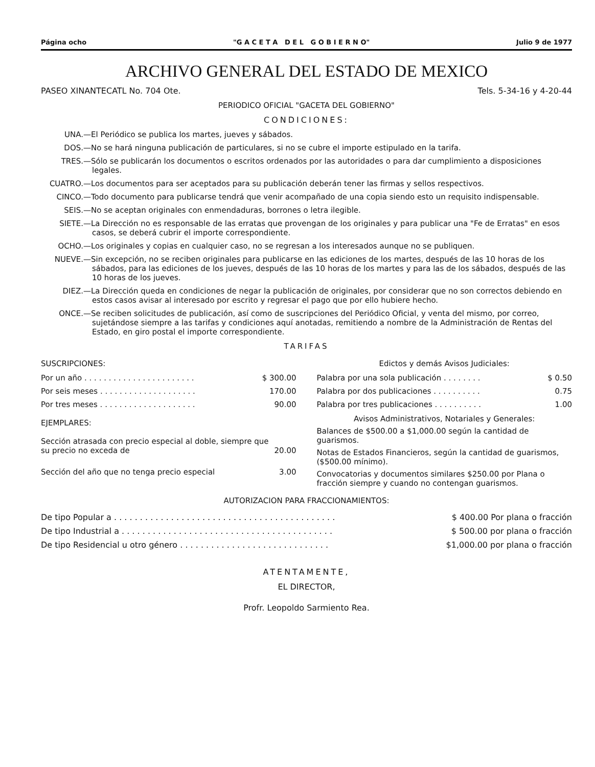Página ocho "G A C E T A D E L G O B I E R N O" Julio 9 de 1977
ARCHIVO GENERAL DEL ESTADO DE MEXICO
PASEO XINANTECATL No. 704 Ote. Tels. 5-34-16 y 4-20-44
PERIODICO OFICIAL "GACETA DEL GOBIERNO"
CONDICIONES:
UNA.— El Periódico se publica los martes, jueves y sábados.
DOS.— No se hará ninguna publicación de particulares, si no se cubre el importe estipulado en la tarifa.
TRES.— Sólo se publicarán los documentos o escritos ordenados por las autoridades o para dar cumplimiento a disposiciones legales.
CUATRO.— Los documentos para ser aceptados para su publicación deberán tener las firmas y sellos respectivos.
CINCO.— Todo documento para publicarse tendrá que venir acompañado de una copia siendo esto un requisito indispensable.
SEIS.— No se aceptan originales con enmendaduras, borrones o letra ilegible.
SIETE.— La Dirección no es responsable de las erratas que provengan de los originales y para publicar una "Fe de Erratas" en esos casos, se deberá cubrir el importe correspondiente.
OCHO.— Los originales y copias en cualquier caso, no se regresan a los interesados aunque no se publiquen.
NUEVE.— Sin excepción, no se reciben originales para publicarse en las ediciones de los martes, después de las 10 horas de los sábados, para las ediciones de los jueves, después de las 10 horas de los martes y para las de los sábados, después de las 10 horas de los jueves.
DIEZ.— La Dirección queda en condiciones de negar la publicación de originales, por considerar que no son correctos debiendo en estos casos avisar al interesado por escrito y regresar el pago que por ello hubiere hecho.
ONCE.— Se reciben solicitudes de publicación, así como de suscripciones del Periódico Oficial, y venta del mismo, por correo, sujetándose siempre a las tarifas y condiciones aquí anotadas, remitiendo a nombre de la Administración de Rentas del Estado, en giro postal el importe correspondiente.
TARIFAS
SUSCRIPCIONES:
| Por un año . . . . . . . . . . . . . . . . . . . . . . . | $ 300.00 |
| Por seis meses . . . . . . . . . . . . . . . . . . . . | 170.00 |
| Por tres meses . . . . . . . . . . . . . . . . . . . . | 90.00 |
EJEMPLARES:
| Sección atrasada con precio especial al doble, siempre que su precio no exceda de | 20.00 |
| Sección del año que no tenga precio especial | 3.00 |
Edictos y demás Avisos Judiciales:
| Palabra por una sola publicación . . . . . . . . | $ 0.50 |
| Palabra por dos publicaciones . . . . . . . . . . | 0.75 |
| Palabra por tres publicaciones . . . . . . . . . . | 1.00 |
Avisos Administrativos, Notariales y Generales:
Balances de $500.00 a $1,000.00 según la cantidad de guarismos.
Notas de Estados Financieros, según la cantidad de guarismos, ($500.00 mínimo).
Convocatorias y documentos similares $250.00 por Plana o fracción siempre y cuando no contengan guarismos.
AUTORIZACION PARA FRACCIONAMIENTOS:
| De tipo Popular a . . . . . . . . . . . . . . . . . . . . . . . . . . . . . . . . . . . . . . . . . . . | $ 400.00 Por plana o fracción |
| De tipo Industrial a . . . . . . . . . . . . . . . . . . . . . . . . . . . . . . . . . . . . . . . . . | $ 500.00 por plana o fracción |
| De tipo Residencial u otro género . . . . . . . . . . . . . . . . . . . . . . . . . . . . . | $1,000.00 por plana o fracción |
ATENTAMENTE,
EL DIRECTOR,
Profr. Leopoldo Sarmiento Rea.